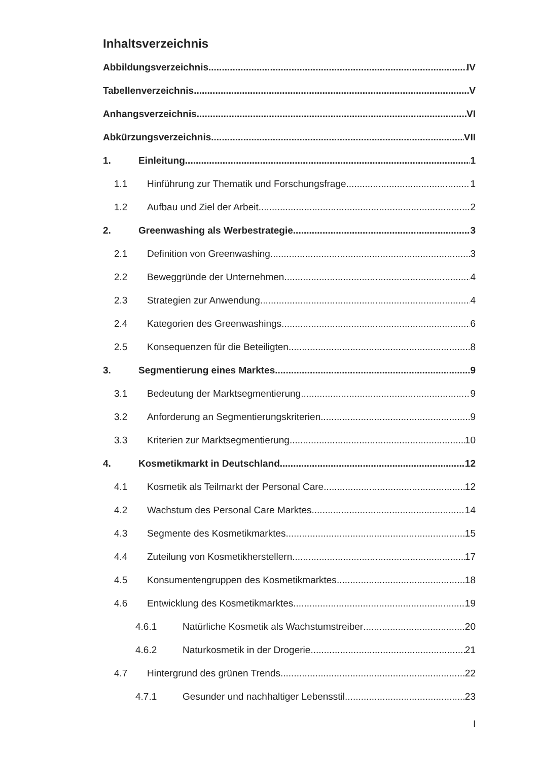Inhaltsverzeichnis
Abbildungsverzeichnis IV
Tabellenverzeichnis V
Anhangsverzeichnis VI
Abkürzungsverzeichnis VII
1. Einleitung 1
1.1 Hinführung zur Thematik und Forschungsfrage 1
1.2 Aufbau und Ziel der Arbeit 2
2. Greenwashing als Werbestrategie 3
2.1 Definition von Greenwashing 3
2.2 Beweggründe der Unternehmen 4
2.3 Strategien zur Anwendung 4
2.4 Kategorien des Greenwashings 6
2.5 Konsequenzen für die Beteiligten 8
3. Segmentierung eines Marktes 9
3.1 Bedeutung der Marktsegmentierung 9
3.2 Anforderung an Segmentierungskriterien 9
3.3 Kriterien zur Marktsegmentierung 10
4. Kosmetikmarkt in Deutschland 12
4.1 Kosmetik als Teilmarkt der Personal Care 12
4.2 Wachstum des Personal Care Marktes 14
4.3 Segmente des Kosmetikmarktes 15
4.4 Zuteilung von Kosmetikherstellern 17
4.5 Konsumentengruppen des Kosmetikmarktes 18
4.6 Entwicklung des Kosmetikmarktes 19
4.6.1 Natürliche Kosmetik als Wachstumstreiber 20
4.6.2 Naturkosmetik in der Drogerie 21
4.7 Hintergrund des grünen Trends 22
4.7.1 Gesunder und nachhaltiger Lebensstil 23
I